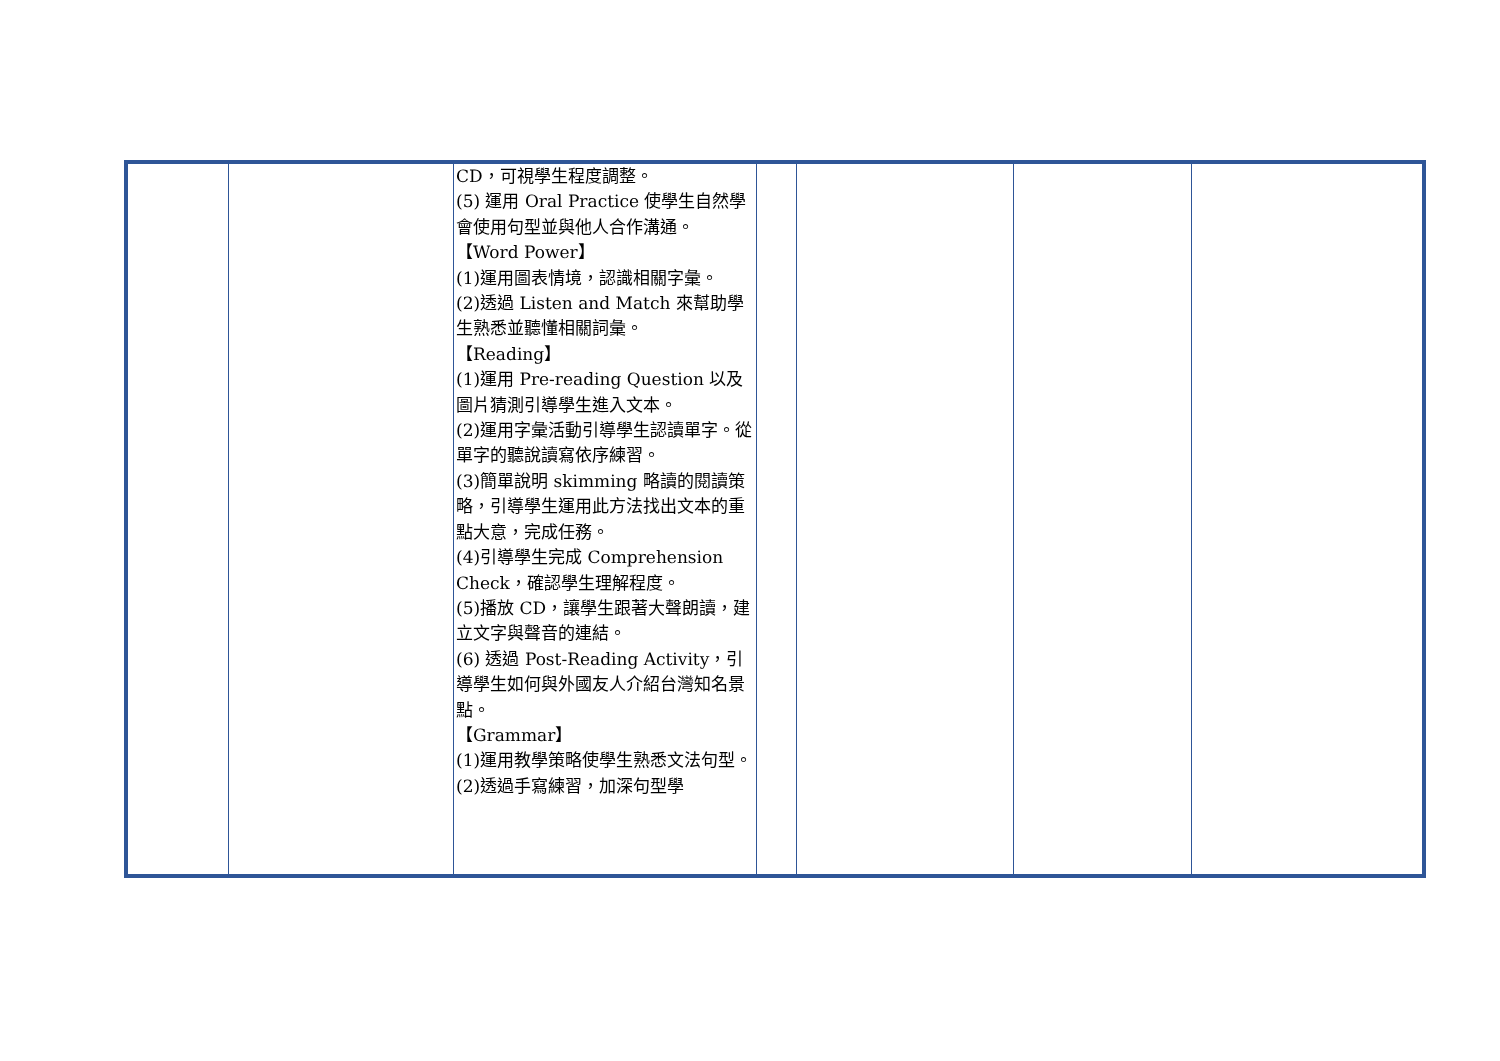| | | CD，可視學生程度調整。 (5) 運用 Oral Practice 使學生自然學會使用句型並與他人合作溝通。 【Word Power】 (1)運用圖表情境，認識相關字彙。 (2)透過 Listen and Match 來幫助學生熟悉並聽懂相關詞彙。 【Reading】 (1)運用 Pre-reading Question 以及圖片猜測引導學生進入文本。 (2)運用字彙活動引導學生認讀單字。從單字的聽說讀寫依序練習。 (3)簡單說明 skimming 略讀的閱讀策略，引導學生運用此方法找出文本的重點大意，完成任務。 (4)引導學生完成 Comprehension Check，確認學生理解程度。 (5)播放 CD，讓學生跟著大聲朗讀，建立文字與聲音的連結。 (6) 透過 Post-Reading Activity，引導學生如何與外國友人介紹台灣知名景點。 【Grammar】 (1)運用教學策略使學生熟悉文法句型。 (2)透過手寫練習，加深句型學 | | | | |